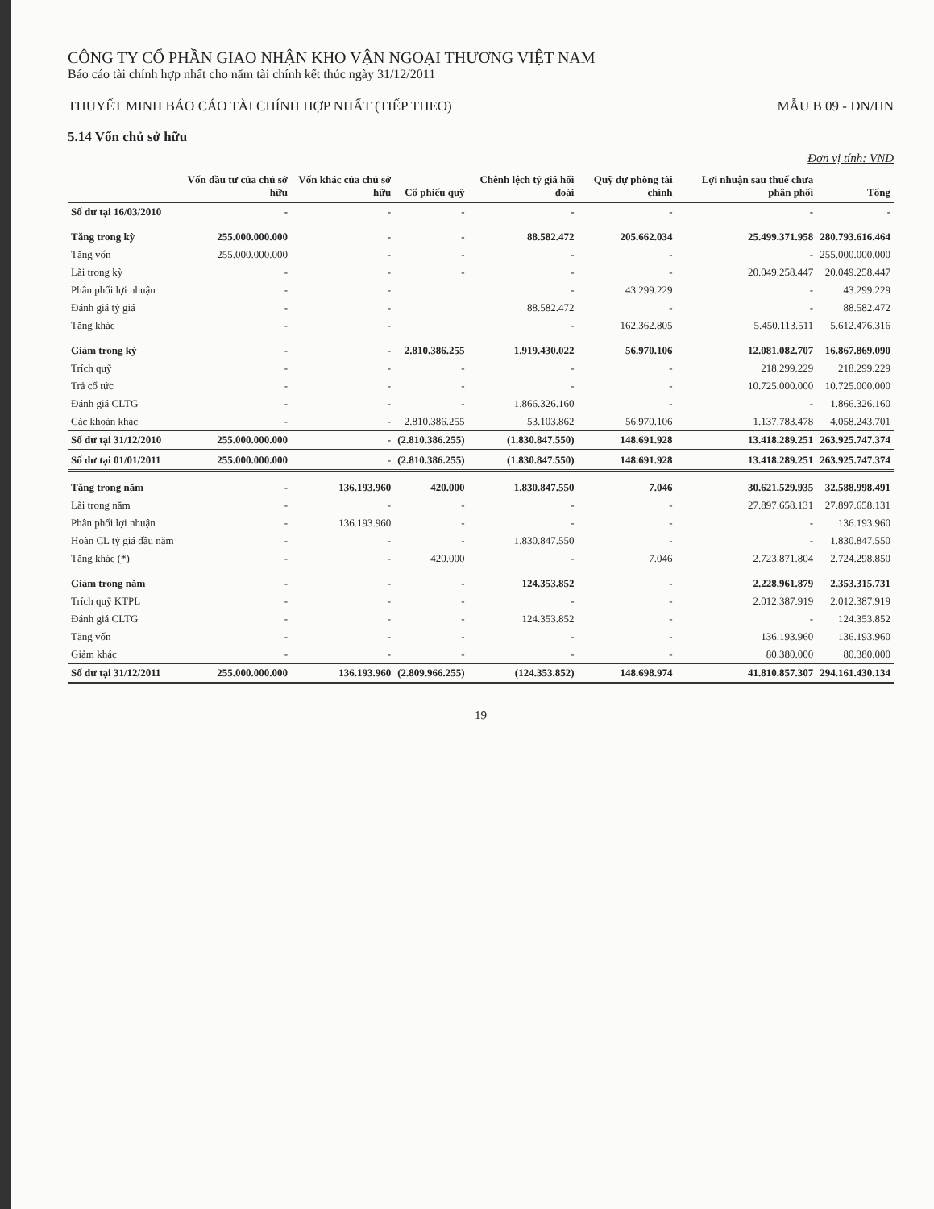CÔNG TY CỔ PHẦN GIAO NHẬN KHO VẬN NGOẠI THƯƠNG VIỆT NAM
Báo cáo tài chính hợp nhất cho năm tài chính kết thúc ngày 31/12/2011
THUYẾT MINH BÁO CÁO TÀI CHÍNH HỢP NHẤT (TIẾP THEO) MẪU B 09 - DN/HN
5.14 Vốn chủ sở hữu
Đơn vị tính: VND
| | Vốn đầu tư của chủ sở hữu | Vốn khác của chủ sở hữu | Cổ phiếu quỹ | Chênh lệch tỷ giá hối đoái | Quỹ dự phòng tài chính | Lợi nhuận sau thuế chưa phân phối | Tổng |
| --- | --- | --- | --- | --- | --- | --- | --- |
| Số dư tại 16/03/2010 | - | - | - | - | - | - | - |
| Tăng trong kỳ | 255.000.000.000 | - | - | 88.582.472 | 205.662.034 | 25.499.371.958 | 280.793.616.464 |
| Tăng vốn | 255.000.000.000 | - | - | - | - | - | 255.000.000.000 |
| Lãi trong kỳ | - | - | - | - | - | 20.049.258.447 | 20.049.258.447 |
| Phân phối lợi nhuận | - | - | | - | 43.299.229 | - | 43.299.229 |
| Đánh giá tỷ giá | - | - | | 88.582.472 | - | - | 88.582.472 |
| Tăng khác | - | - | | - | 162.362.805 | 5.450.113.511 | 5.612.476.316 |
| Giảm trong kỳ | - | - | 2.810.386.255 | 1.919.430.022 | 56.970.106 | 12.081.082.707 | 16.867.869.090 |
| Trích quỹ | - | - | - | - | - | 218.299.229 | 218.299.229 |
| Trả cổ tức | - | - | - | - | - | 10.725.000.000 | 10.725.000.000 |
| Đánh giá CLTG | - | - | - | 1.866.326.160 | - | - | 1.866.326.160 |
| Các khoản khác | - | - | 2.810.386.255 | 53.103.862 | 56.970.106 | 1.137.783.478 | 4.058.243.701 |
| Số dư tại 31/12/2010 | 255.000.000.000 | - | (2.810.386.255) | (1.830.847.550) | 148.691.928 | 13.418.289.251 | 263.925.747.374 |
| Số dư tại 01/01/2011 | 255.000.000.000 | - | (2.810.386.255) | (1.830.847.550) | 148.691.928 | 13.418.289.251 | 263.925.747.374 |
| Tăng trong năm | - | 136.193.960 | 420.000 | 1.830.847.550 | 7.046 | 30.621.529.935 | 32.588.998.491 |
| Lãi trong năm | - | - | - | - | - | 27.897.658.131 | 27.897.658.131 |
| Phân phối lợi nhuận | - | 136.193.960 | - | - | - | - | 136.193.960 |
| Hoàn CL tỷ giá đầu năm | - | - | - | 1.830.847.550 | - | - | 1.830.847.550 |
| Tăng khác (*) | - | - | 420.000 | - | 7.046 | 2.723.871.804 | 2.724.298.850 |
| Giảm trong năm | - | - | - | 124.353.852 | - | 2.228.961.879 | 2.353.315.731 |
| Trích quỹ KTPL | - | - | - | - | - | 2.012.387.919 | 2.012.387.919 |
| Đánh giá CLTG | - | - | - | 124.353.852 | - | - | 124.353.852 |
| Tăng vốn | - | - | - | - | - | 136.193.960 | 136.193.960 |
| Giảm khác | - | - | - | - | - | 80.380.000 | 80.380.000 |
| Số dư tại 31/12/2011 | 255.000.000.000 | 136.193.960 | (2.809.966.255) | (124.353.852) | 148.698.974 | 41.810.857.307 | 294.161.430.134 |
19